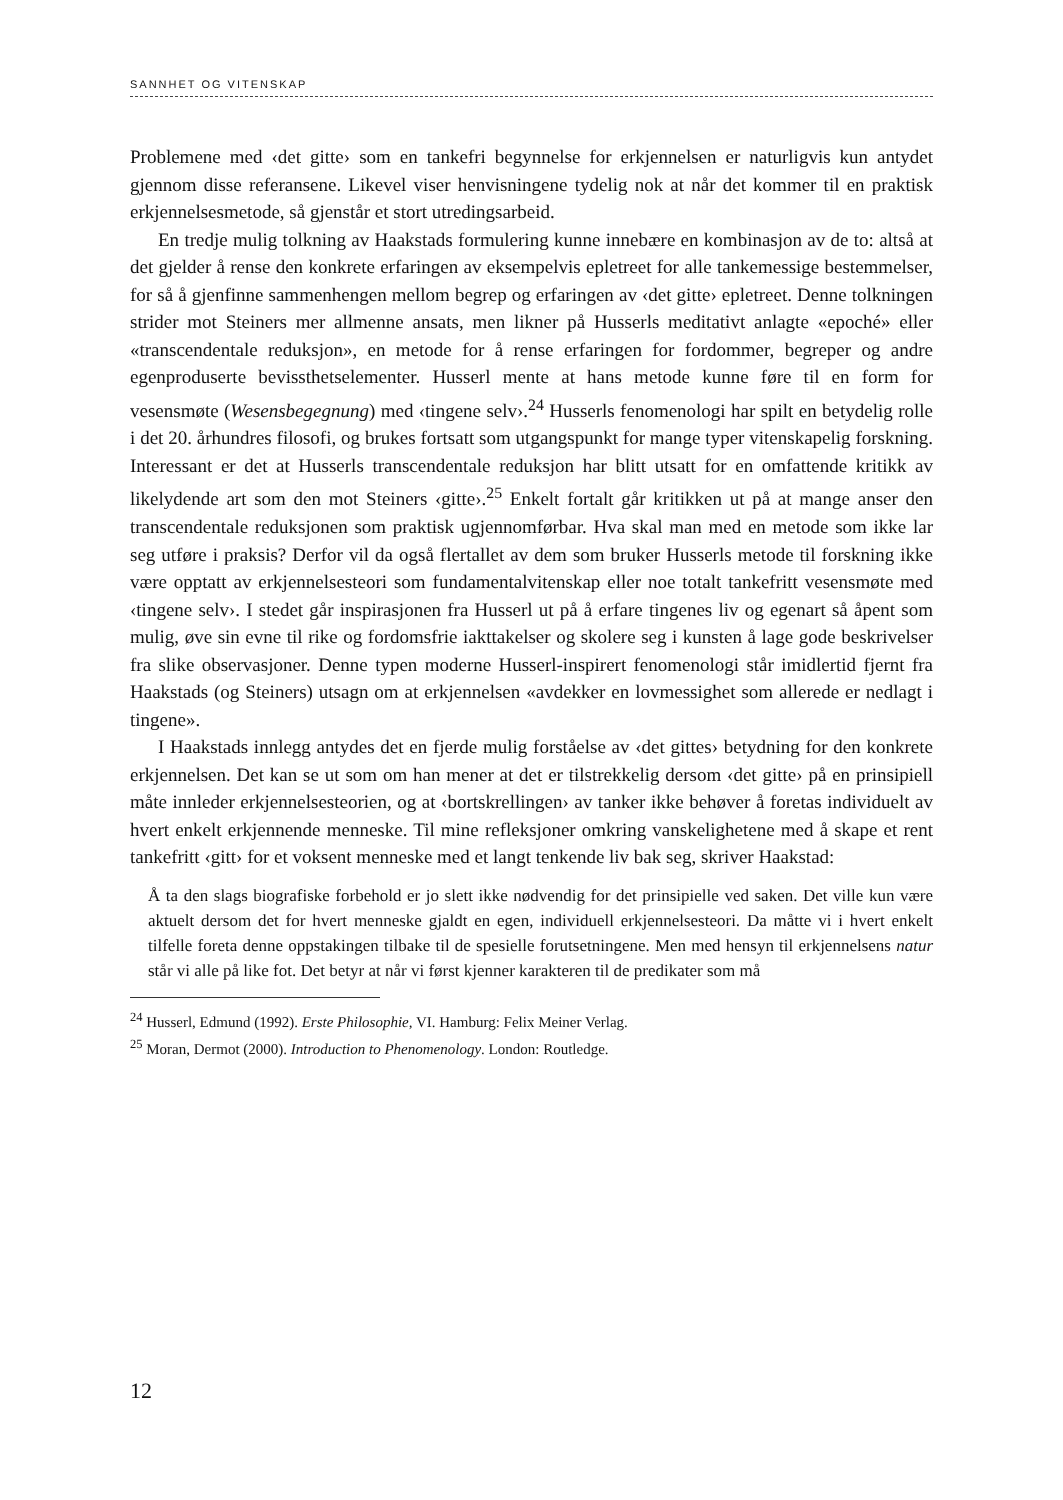SANNHET OG VITENSKAP
Problemene med ‹det gitte› som en tankefri begynnelse for erkjennelsen er naturligvis kun antydet gjennom disse referansene. Likevel viser henvisningene tydelig nok at når det kommer til en praktisk erkjennelsesmetode, så gjenstår et stort utredingsarbeid.
En tredje mulig tolkning av Haakstads formulering kunne innebære en kombinasjon av de to: altså at det gjelder å rense den konkrete erfaringen av eksempelvis epletreet for alle tankemessige bestemmelser, for så å gjenfinne sammenhengen mellom begrep og erfaringen av ‹det gitte› epletreet. Denne tolkningen strider mot Steiners mer allmenne ansats, men likner på Husserls meditativt anlagte «epoché» eller «transcendentale reduksjon», en metode for å rense erfaringen for fordommer, begreper og andre egenproduserte bevissthetselementer. Husserl mente at hans metode kunne føre til en form for vesensmøte (Wesensbegegnung) med ‹tingene selv›.<sup>24</sup> Husserls fenomenologi har spilt en betydelig rolle i det 20. århundres filosofi, og brukes fortsatt som utgangspunkt for mange typer vitenskapelig forskning. Interessant er det at Husserls transcendentale reduksjon har blitt utsatt for en omfattende kritikk av likelydende art som den mot Steiners ‹gitte›.<sup>25</sup> Enkelt fortalt går kritikken ut på at mange anser den transcendentale reduksjonen som praktisk ugjennomførbar. Hva skal man med en metode som ikke lar seg utføre i praksis? Derfor vil da også flertallet av dem som bruker Husserls metode til forskning ikke være opptatt av erkjennelsesteori som fundamentalvitenskap eller noe totalt tankefritt vesensmøte med ‹tingene selv›. I stedet går inspirasjonen fra Husserl ut på å erfare tingenes liv og egenart så åpent som mulig, øve sin evne til rike og fordomsfrie iakttakelser og skolere seg i kunsten å lage gode beskrivelser fra slike observasjoner. Denne typen moderne Husserl-inspirert fenomenologi står imidlertid fjernt fra Haakstads (og Steiners) utsagn om at erkjennelsen «avdekker en lovmessighet som allerede er nedlagt i tingene».
I Haakstads innlegg antydes det en fjerde mulig forståelse av ‹det gittes› betydning for den konkrete erkjennelsen. Det kan se ut som om han mener at det er tilstrekkelig dersom ‹det gitte› på en prinsipiell måte innleder erkjennelsesteorien, og at ‹bortskrellingen› av tanker ikke behøver å foretas individuelt av hvert enkelt erkjennende menneske. Til mine refleksjoner omkring vanskelighetene med å skape et rent tankefritt ‹gitt› for et voksent menneske med et langt tenkende liv bak seg, skriver Haakstad:
Å ta den slags biografiske forbehold er jo slett ikke nødvendig for det prinsipielle ved saken. Det ville kun være aktuelt dersom det for hvert menneske gjaldt en egen, individuell erkjennelsesteori. Da måtte vi i hvert enkelt tilfelle foreta denne oppstakingen tilbake til de spesielle forutsetningene. Men med hensyn til erkjennelsens natur står vi alle på like fot. Det betyr at når vi først kjenner karakteren til de predikater som må
<sup>24</sup> Husserl, Edmund (1992). Erste Philosophie, VI. Hamburg: Felix Meiner Verlag.
<sup>25</sup> Moran, Dermot (2000). Introduction to Phenomenology. London: Routledge.
12